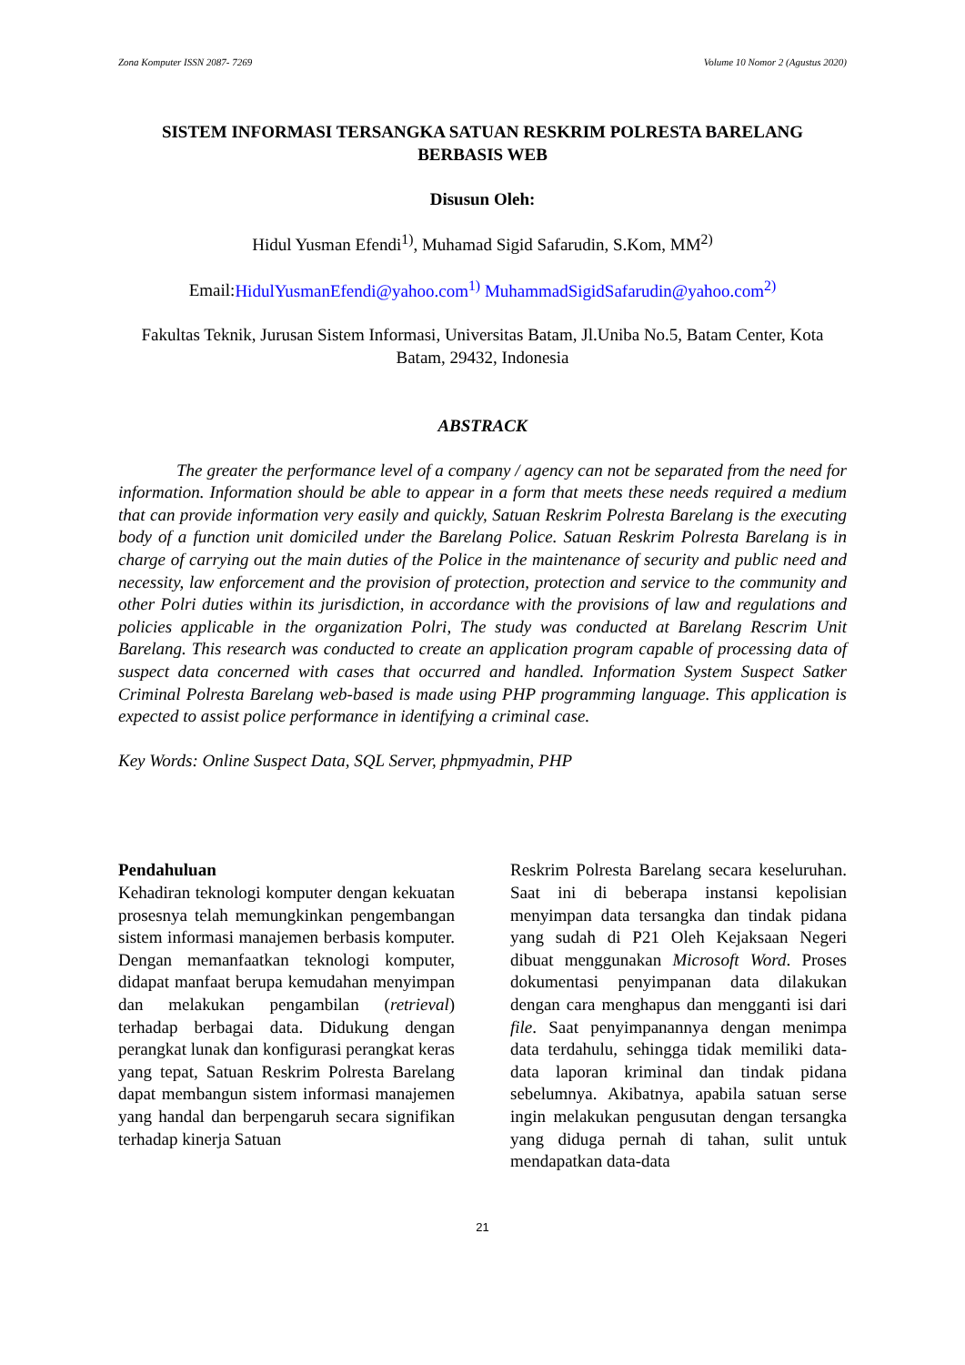Zona Komputer ISSN 2087- 7269 Volume 10 Nomor 2 (Agustus 2020)
SISTEM INFORMASI TERSANGKA SATUAN RESKRIM POLRESTA BARELANG BERBASIS WEB
Disusun Oleh:
Hidul Yusman Efendi<sup>1)</sup>, Muhamad Sigid Safarudin, S.Kom, MM<sup>2)</sup>
Email:HidulYusmanEfendi@yahoo.com<sup>1)</sup> MuhammadSigidSafarudin@yahoo.com<sup>2)</sup>
Fakultas Teknik, Jurusan Sistem Informasi, Universitas Batam, Jl.Uniba No.5, Batam Center, Kota Batam, 29432, Indonesia
ABSTRACK
The greater the performance level of a company / agency can not be separated from the need for information. Information should be able to appear in a form that meets these needs required a medium that can provide information very easily and quickly, Satuan Reskrim Polresta Barelang is the executing body of a function unit domiciled under the Barelang Police. Satuan Reskrim Polresta Barelang is in charge of carrying out the main duties of the Police in the maintenance of security and public need and necessity, law enforcement and the provision of protection, protection and service to the community and other Polri duties within its jurisdiction, in accordance with the provisions of law and regulations and policies applicable in the organization Polri, The study was conducted at Barelang Rescrim Unit Barelang. This research was conducted to create an application program capable of processing data of suspect data concerned with cases that occurred and handled. Information System Suspect Satker Criminal Polresta Barelang web-based is made using PHP programming language. This application is expected to assist police performance in identifying a criminal case.
Key Words: Online Suspect Data, SQL Server, phpmyadmin, PHP
Pendahuluan
Kehadiran teknologi komputer dengan kekuatan prosesnya telah memungkinkan pengembangan sistem informasi manajemen berbasis komputer. Dengan memanfaatkan teknologi komputer, didapat manfaat berupa kemudahan menyimpan dan melakukan pengambilan (retrieval) terhadap berbagai data. Didukung dengan perangkat lunak dan konfigurasi perangkat keras yang tepat, Satuan Reskrim Polresta Barelang dapat membangun sistem informasi manajemen yang handal dan berpengaruh secara signifikan terhadap kinerja Satuan
Reskrim Polresta Barelang secara keseluruhan. Saat ini di beberapa instansi kepolisian menyimpan data tersangka dan tindak pidana yang sudah di P21 Oleh Kejaksaan Negeri dibuat menggunakan Microsoft Word. Proses dokumentasi penyimpanan data dilakukan dengan cara menghapus dan mengganti isi dari file. Saat penyimpanannya dengan menimpa data terdahulu, sehingga tidak memiliki data-data laporan kriminal dan tindak pidana sebelumnya. Akibatnya, apabila satuan serse ingin melakukan pengusutan dengan tersangka yang diduga pernah di tahan, sulit untuk mendapatkan data-data
21